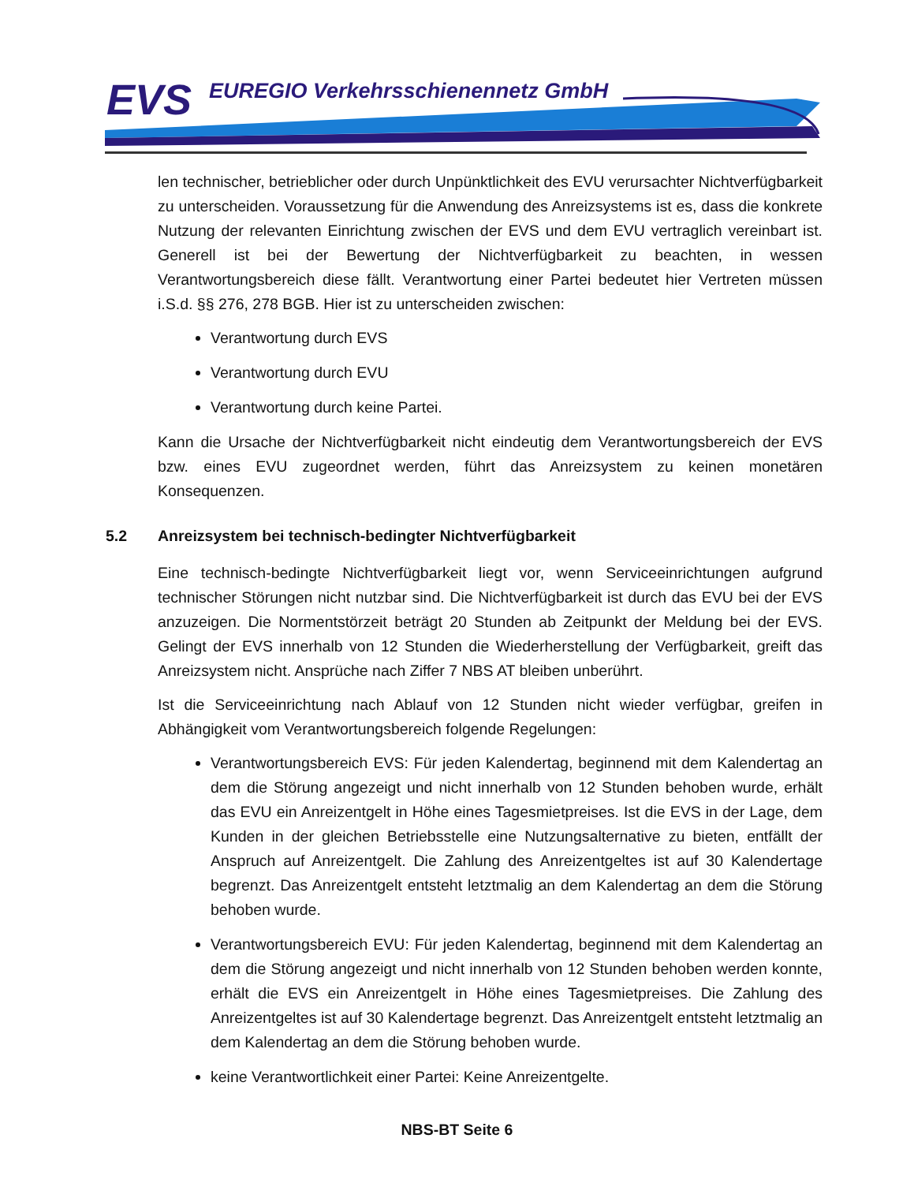EVS
EUREGIO Verkehrsschienennetz GmbH
len technischer, betrieblicher oder durch Unpünktlichkeit des EVU verursachter Nichtverfügbarkeit zu unterscheiden. Voraussetzung für die Anwendung des Anreizsystems ist es, dass die konkrete Nutzung der relevanten Einrichtung zwischen der EVS und dem EVU vertraglich vereinbart ist. Generell ist bei der Bewertung der Nichtverfügbarkeit zu beachten, in wessen Verantwortungsbereich diese fällt. Verantwortung einer Partei bedeutet hier Vertreten müssen i.S.d. §§ 276, 278 BGB. Hier ist zu unterscheiden zwischen:
Verantwortung durch EVS
Verantwortung durch EVU
Verantwortung durch keine Partei.
Kann die Ursache der Nichtverfügbarkeit nicht eindeutig dem Verantwortungsbereich der EVS bzw. eines EVU zugeordnet werden, führt das Anreizsystem zu keinen monetären Konsequenzen.
5.2 Anreizsystem bei technisch-bedingter Nichtverfügbarkeit
Eine technisch-bedingte Nichtverfügbarkeit liegt vor, wenn Serviceeinrichtungen aufgrund technischer Störungen nicht nutzbar sind. Die Nichtverfügbarkeit ist durch das EVU bei der EVS anzuzeigen. Die Normentstörzeit beträgt 20 Stunden ab Zeitpunkt der Meldung bei der EVS. Gelingt der EVS innerhalb von 12 Stunden die Wiederherstellung der Verfügbarkeit, greift das Anreizsystem nicht. Ansprüche nach Ziffer 7 NBS AT bleiben unberührt.
Ist die Serviceeinrichtung nach Ablauf von 12 Stunden nicht wieder verfügbar, greifen in Abhängigkeit vom Verantwortungsbereich folgende Regelungen:
Verantwortungsbereich EVS: Für jeden Kalendertag, beginnend mit dem Kalendertag an dem die Störung angezeigt und nicht innerhalb von 12 Stunden behoben wurde, erhält das EVU ein Anreizentgelt in Höhe eines Tagesmietpreises. Ist die EVS in der Lage, dem Kunden in der gleichen Betriebsstelle eine Nutzungsalternative zu bieten, entfällt der Anspruch auf Anreizentgelt. Die Zahlung des Anreizentgeltes ist auf 30 Kalendertage begrenzt. Das Anreizentgelt entsteht letztmalig an dem Kalendertag an dem die Störung behoben wurde.
Verantwortungsbereich EVU: Für jeden Kalendertag, beginnend mit dem Kalendertag an dem die Störung angezeigt und nicht innerhalb von 12 Stunden behoben werden konnte, erhält die EVS ein Anreizentgelt in Höhe eines Tagesmietpreises. Die Zahlung des Anreizentgeltes ist auf 30 Kalendertage begrenzt. Das Anreizentgelt entsteht letztmalig an dem Kalendertag an dem die Störung behoben wurde.
keine Verantwortlichkeit einer Partei: Keine Anreizentgelte.
NBS-BT Seite 6